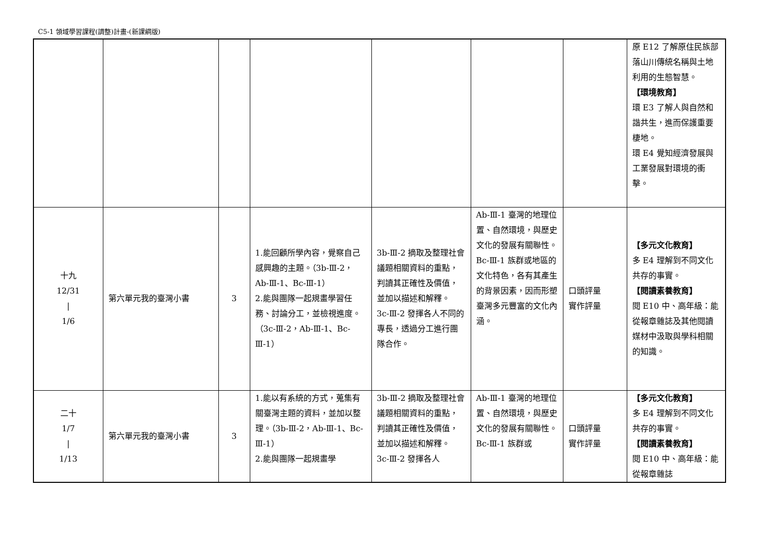C5-1 領域學習課程(調整)計畫-(新課綱版)
| | | | | | | | 原 E12 了解原住民族部落山川傳統名稱與土地利用的生態智慧。 【環境教育】 環 E3 了解人與自然和諧共生，進而保護重要棲地。 環 E4 覺知經濟發展與工業發展對環境的衝擊。 |
| 十九 12/31 / 1/6 | 第六單元我的臺灣小書 | 3 | 1.能回顧所學內容，覺察自己感興趣的主題。（3b-Ⅲ-2，Ab-Ⅲ-1、Bc-Ⅲ-1） 2.能與團隊一起規畫學習任務、討論分工，並檢視進度。（3c-Ⅲ-2，Ab-Ⅲ-1、Bc-Ⅲ-1） | 3b-Ⅲ-2 摘取及整理社會議題相關資料的重點，判讀其正確性及價值，並加以描述和解釋。 3c-Ⅲ-2 發揮各人不同的專長，透過分工進行團隊合作。 | Ab-Ⅲ-1 臺灣的地理位置、自然環境，與歷史文化的發展有關聯性。 Bc-Ⅲ-1 族群或地區的文化特色，各有其產生的背景因素，因而形塑臺灣多元豐富的文化內涵。 | 口頭評量 實作評量 | 【多元文化教育】 多 E4 理解到不同文化共存的事實。 【閱讀素養教育】 閱 E10 中、高年級：能從報章雜誌及其他閱讀媒材中汲取與學科相關的知識。 |
| 二十 1/7 / 1/13 | 第六單元我的臺灣小書 | 3 | 1.能以有系統的方式，蒐集有關臺灣主題的資料，並加以整理。（3b-Ⅲ-2，Ab-Ⅲ-1、Bc-Ⅲ-1） 2.能與團隊一起規畫學 | 3b-Ⅲ-2 摘取及整理社會議題相關資料的重點，判讀其正確性及價值，並加以描述和解釋。 3c-Ⅲ-2 發揮各人 | Ab-Ⅲ-1 臺灣的地理位置、自然環境，與歷史文化的發展有關聯性。 Bc-Ⅲ-1 族群或 | 口頭評量 實作評量 | 【多元文化教育】 多 E4 理解到不同文化共存的事實。 【閱讀素養教育】 閱 E10 中、高年級：能從報章雜誌 |